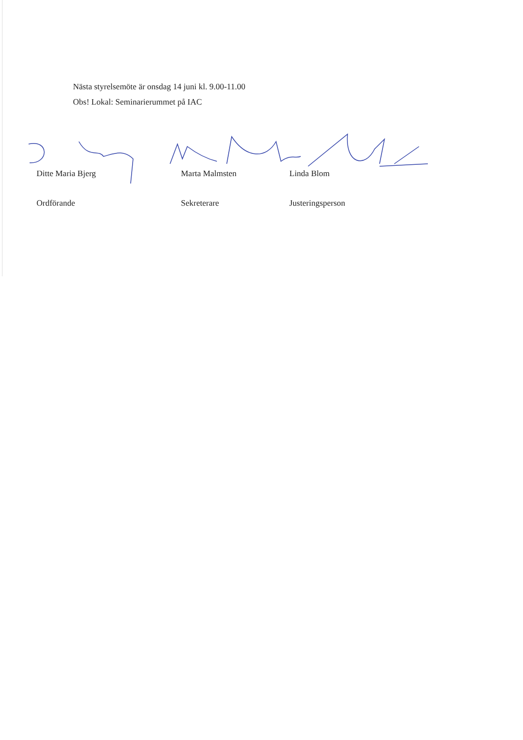Nästa styrelsemöte är onsdag 14 juni kl. 9.00-11.00
Obs! Lokal: Seminarierummet på IAC
Ditte Maria Bjerg Marta Malmsten Linda Blom
Ordförande Sekreterare Justeringsperson